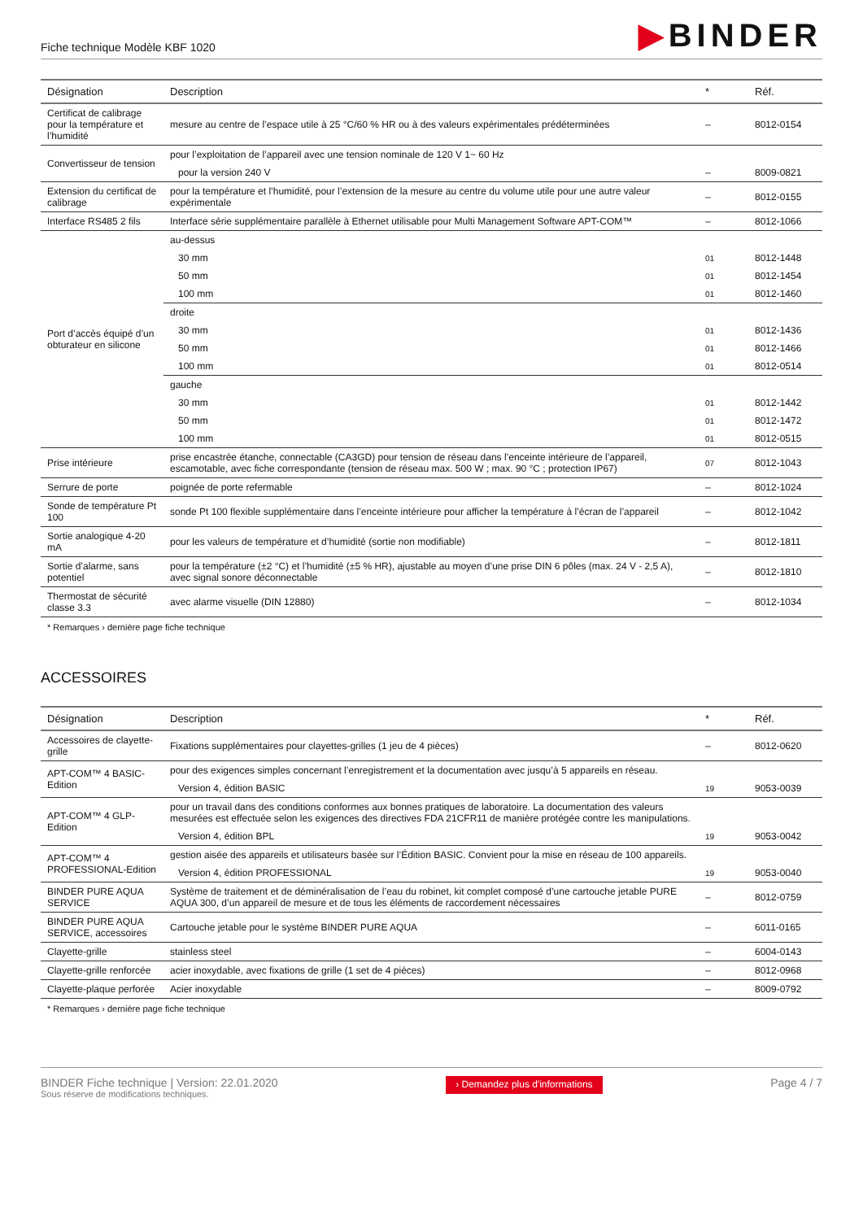Fiche technique Modèle KBF 1020
▶BINDER
| Désignation | Description | * | Réf. |
| --- | --- | --- | --- |
| Certificat de calibrage pour la température et l’humidité | mesure au centre de l’espace utile à 25 °C/60 % HR ou à des valeurs expérimentales prédéterminées | – | 8012-0154 |
| Convertisseur de tension | pour l’exploitation de l’appareil avec une tension nominale de 120 V 1~ 60 Hz | | |
| | pour la version 240 V | – | 8009-0821 |
| Extension du certificat de calibrage | pour la température et l’humidité, pour l’extension de la mesure au centre du volume utile pour une autre valeur expérimentale | – | 8012-0155 |
| Interface RS485 2 fils | Interface série supplémentaire parallèle à Ethernet utilisable pour Multi Management Software APT-COM™ | – | 8012-1066 |
| Port d’accès équipé d’un obturateur en silicone | au-dessus | | |
| | 30 mm | 01 | 8012-1448 |
| | 50 mm | 01 | 8012-1454 |
| | 100 mm | 01 | 8012-1460 |
| | droite | | |
| | 30 mm | 01 | 8012-1436 |
| | 50 mm | 01 | 8012-1466 |
| | 100 mm | 01 | 8012-0514 |
| | gauche | | |
| | 30 mm | 01 | 8012-1442 |
| | 50 mm | 01 | 8012-1472 |
| | 100 mm | 01 | 8012-0515 |
| Prise intérieure | prise encastrée étanche, connectable (CA3GD) pour tension de réseau dans l’enceinte intérieure de l’appareil, escamotable, avec fiche correspondante (tension de réseau max. 500 W ; max. 90 °C ; protection IP67) | 07 | 8012-1043 |
| Serrure de porte | poignée de porte refermable | – | 8012-1024 |
| Sonde de température Pt 100 | sonde Pt 100 flexible supplémentaire dans l’enceinte intérieure pour afficher la température à l’écran de l’appareil | – | 8012-1042 |
| Sortie analogique 4-20 mA | pour les valeurs de température et d’humidité (sortie non modifiable) | – | 8012-1811 |
| Sortie d’alarme, sans potentiel | pour la température (±2 °C) et l’humidité (±5 % HR), ajustable au moyen d’une prise DIN 6 pôles (max. 24 V - 2,5 A), avec signal sonore déconnectable | – | 8012-1810 |
| Thermostat de sécurité classe 3.3 | avec alarme visuelle (DIN 12880) | – | 8012-1034 |
* Remarques › dernière page fiche technique
ACCESSOIRES
| Désignation | Description | * | Réf. |
| --- | --- | --- | --- |
| Accessoires de clayette-grille | Fixations supplémentaires pour clayettes-grilles (1 jeu de 4 pièces) | – | 8012-0620 |
| APT-COM™ 4 BASIC-Edition | pour des exigences simples concernant l’enregistrement et la documentation avec jusqu’à 5 appareils en réseau. | | |
| | Version 4, édition BASIC | 19 | 9053-0039 |
| APT-COM™ 4 GLP-Edition | pour un travail dans des conditions conformes aux bonnes pratiques de laboratoire. La documentation des valeurs mesurées est effectuée selon les exigences des directives FDA 21CFR11 de manière protégée contre les manipulations. | | |
| | Version 4, édition BPL | 19 | 9053-0042 |
| APT-COM™ 4 PROFESSIONAL-Edition | gestion aisée des appareils et utilisateurs basée sur l’Édition BASIC. Convient pour la mise en réseau de 100 appareils. | | |
| | Version 4, édition PROFESSIONAL | 19 | 9053-0040 |
| BINDER PURE AQUA SERVICE | Système de traitement et de déminéralisation de l’eau du robinet, kit complet composé d’une cartouche jetable PURE AQUA 300, d’un appareil de mesure et de tous les éléments de raccordement nécessaires | – | 8012-0759 |
| BINDER PURE AQUA SERVICE, accessoires | Cartouche jetable pour le système BINDER PURE AQUA | – | 6011-0165 |
| Clayette-grille | stainless steel | – | 6004-0143 |
| Clayette-grille renforcée | acier inoxydable, avec fixations de grille (1 set de 4 pièces) | – | 8012-0968 |
| Clayette-plaque perforée | Acier inoxydable | – | 8009-0792 |
* Remarques › dernière page fiche technique
BINDER Fiche technique | Version: 22.01.2020
Sous réserve de modifications techniques.
› Demandez plus d'informations
Page 4 / 7